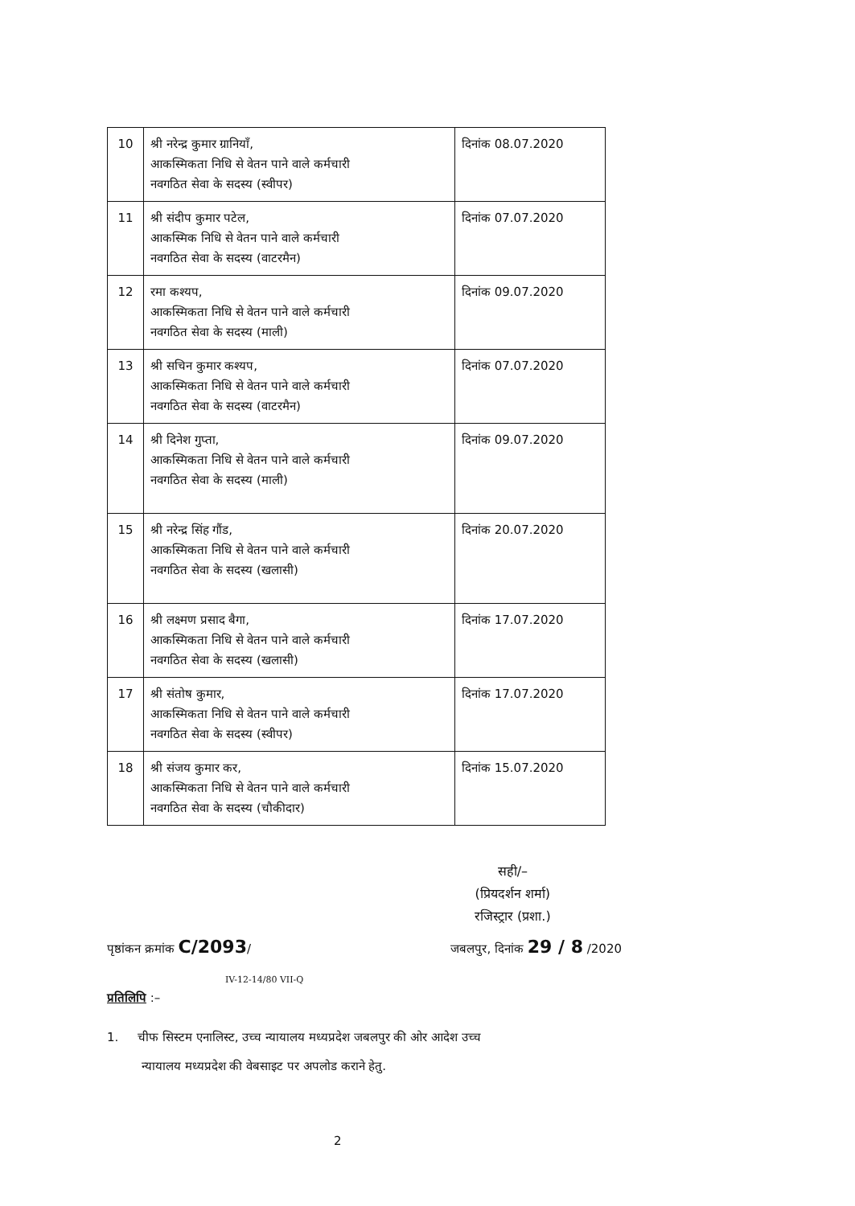| 10 | श्री नरेन्द्र कुमार ग्रानियाँ, आकस्मिकता निधि से वेतन पाने वाले कर्मचारी नवगठित सेवा के सदस्य (स्वीपर) | दिनांक 08.07.2020 |
| 11 | श्री संदीप कुमार पटेल, आकस्मिक निधि से वेतन पाने वाले कर्मचारी नवगठित सेवा के सदस्य (वाटरमैन) | दिनांक 07.07.2020 |
| 12 | रमा कश्यप, आकस्मिकता निधि से वेतन पाने वाले कर्मचारी नवगठित सेवा के सदस्य (माली) | दिनांक 09.07.2020 |
| 13 | श्री सचिन कुमार कश्यप, आकस्मिकता निधि से वेतन पाने वाले कर्मचारी नवगठित सेवा के सदस्य (वाटरमैन) | दिनांक 07.07.2020 |
| 14 | श्री दिनेश गुप्ता, आकस्मिकता निधि से वेतन पाने वाले कर्मचारी नवगठित सेवा के सदस्य (माली) | दिनांक 09.07.2020 |
| 15 | श्री नरेन्द्र सिंह गौंड, आकस्मिकता निधि से वेतन पाने वाले कर्मचारी नवगठित सेवा के सदस्य (खलासी) | दिनांक 20.07.2020 |
| 16 | श्री लक्ष्मण प्रसाद बैगा, आकस्मिकता निधि से वेतन पाने वाले कर्मचारी नवगठित सेवा के सदस्य (खलासी) | दिनांक 17.07.2020 |
| 17 | श्री संतोष कुमार, आकस्मिकता निधि से वेतन पाने वाले कर्मचारी नवगठित सेवा के सदस्य (स्वीपर) | दिनांक 17.07.2020 |
| 18 | श्री संजय कुमार कर, आकस्मिकता निधि से वेतन पाने वाले कर्मचारी नवगठित सेवा के सदस्य (चौकीदार) | दिनांक 15.07.2020 |
सही/–
(प्रियदर्शन शर्मा)
रजिस्ट्रार (प्रशा.)
पृष्ठांकन क्रमांक C/2093/ जबलपुर, दिनांक 29 / 8 /2020
IV-12-14/80 VII-Q
प्रतिलिपि :–
1. चीफ सिस्टम एनालिस्ट, उच्च न्यायालय मध्यप्रदेश जबलपुर की ओर आदेश उच्च
न्यायालय मध्यप्रदेश की वेबसाइट पर अपलोड कराने हेतु.
2